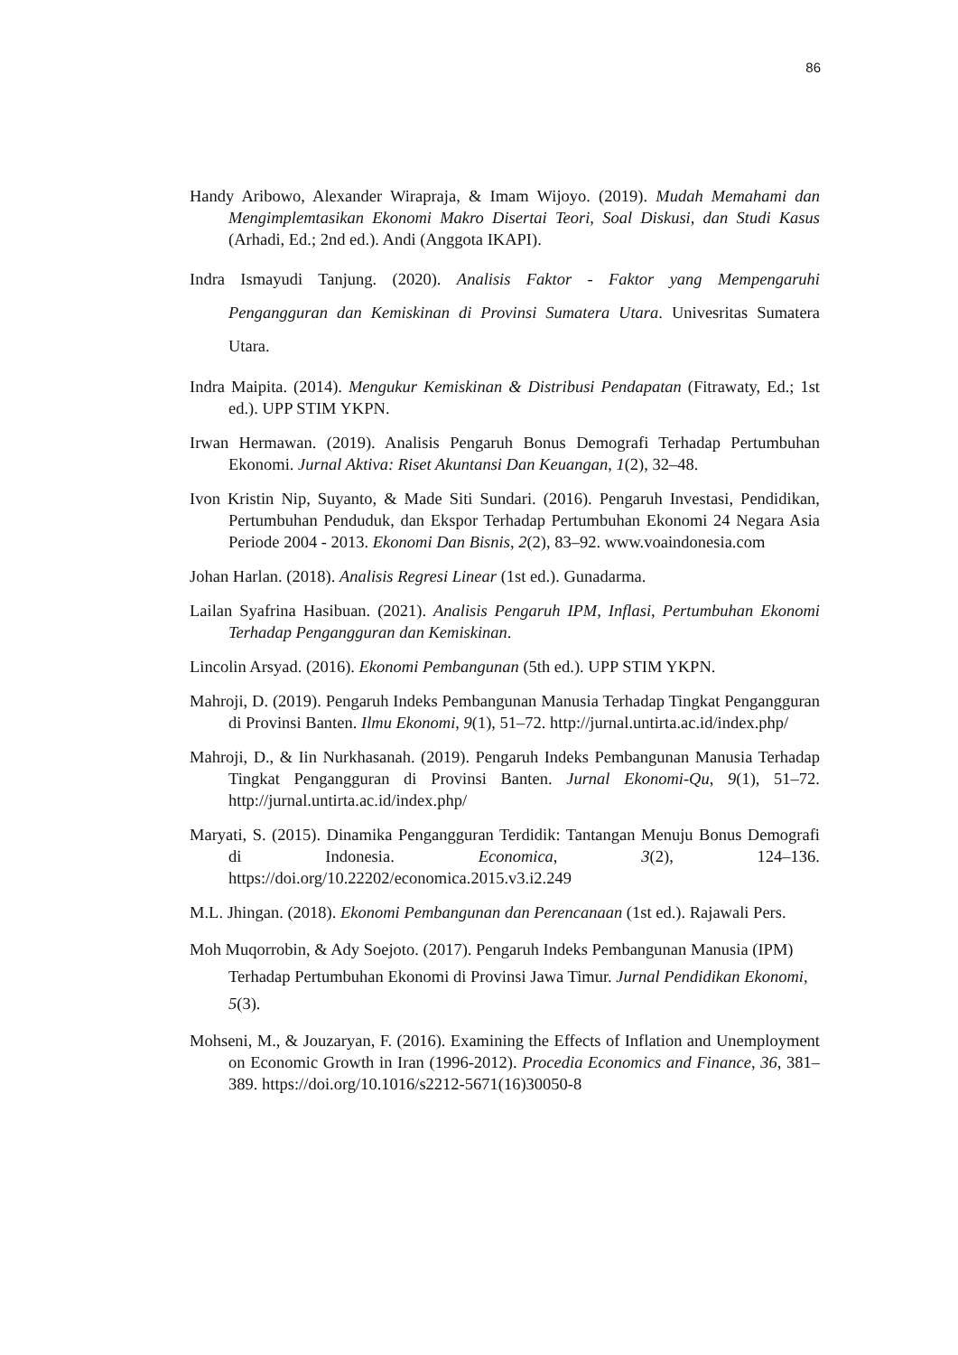86
Handy Aribowo, Alexander Wirapraja, & Imam Wijoyo. (2019). Mudah Memahami dan Mengimplemtasikan Ekonomi Makro Disertai Teori, Soal Diskusi, dan Studi Kasus (Arhadi, Ed.; 2nd ed.). Andi (Anggota IKAPI).
Indra Ismayudi Tanjung. (2020). Analisis Faktor - Faktor yang Mempengaruhi Pengangguran dan Kemiskinan di Provinsi Sumatera Utara. Univesritas Sumatera Utara.
Indra Maipita. (2014). Mengukur Kemiskinan & Distribusi Pendapatan (Fitrawaty, Ed.; 1st ed.). UPP STIM YKPN.
Irwan Hermawan. (2019). Analisis Pengaruh Bonus Demografi Terhadap Pertumbuhan Ekonomi. Jurnal Aktiva: Riset Akuntansi Dan Keuangan, 1(2), 32–48.
Ivon Kristin Nip, Suyanto, & Made Siti Sundari. (2016). Pengaruh Investasi, Pendidikan, Pertumbuhan Penduduk, dan Ekspor Terhadap Pertumbuhan Ekonomi 24 Negara Asia Periode 2004 - 2013. Ekonomi Dan Bisnis, 2(2), 83–92. www.voaindonesia.com
Johan Harlan. (2018). Analisis Regresi Linear (1st ed.). Gunadarma.
Lailan Syafrina Hasibuan. (2021). Analisis Pengaruh IPM, Inflasi, Pertumbuhan Ekonomi Terhadap Pengangguran dan Kemiskinan.
Lincolin Arsyad. (2016). Ekonomi Pembangunan (5th ed.). UPP STIM YKPN.
Mahroji, D. (2019). Pengaruh Indeks Pembangunan Manusia Terhadap Tingkat Pengangguran di Provinsi Banten. Ilmu Ekonomi, 9(1), 51–72. http://jurnal.untirta.ac.id/index.php/
Mahroji, D., & Iin Nurkhasanah. (2019). Pengaruh Indeks Pembangunan Manusia Terhadap Tingkat Pengangguran di Provinsi Banten. Jurnal Ekonomi-Qu, 9(1), 51–72. http://jurnal.untirta.ac.id/index.php/
Maryati, S. (2015). Dinamika Pengangguran Terdidik: Tantangan Menuju Bonus Demografi di Indonesia. Economica, 3(2), 124–136. https://doi.org/10.22202/economica.2015.v3.i2.249
M.L. Jhingan. (2018). Ekonomi Pembangunan dan Perencanaan (1st ed.). Rajawali Pers.
Moh Muqorrobin, & Ady Soejoto. (2017). Pengaruh Indeks Pembangunan Manusia (IPM) Terhadap Pertumbuhan Ekonomi di Provinsi Jawa Timur. Jurnal Pendidikan Ekonomi, 5(3).
Mohseni, M., & Jouzaryan, F. (2016). Examining the Effects of Inflation and Unemployment on Economic Growth in Iran (1996-2012). Procedia Economics and Finance, 36, 381–389. https://doi.org/10.1016/s2212-5671(16)30050-8